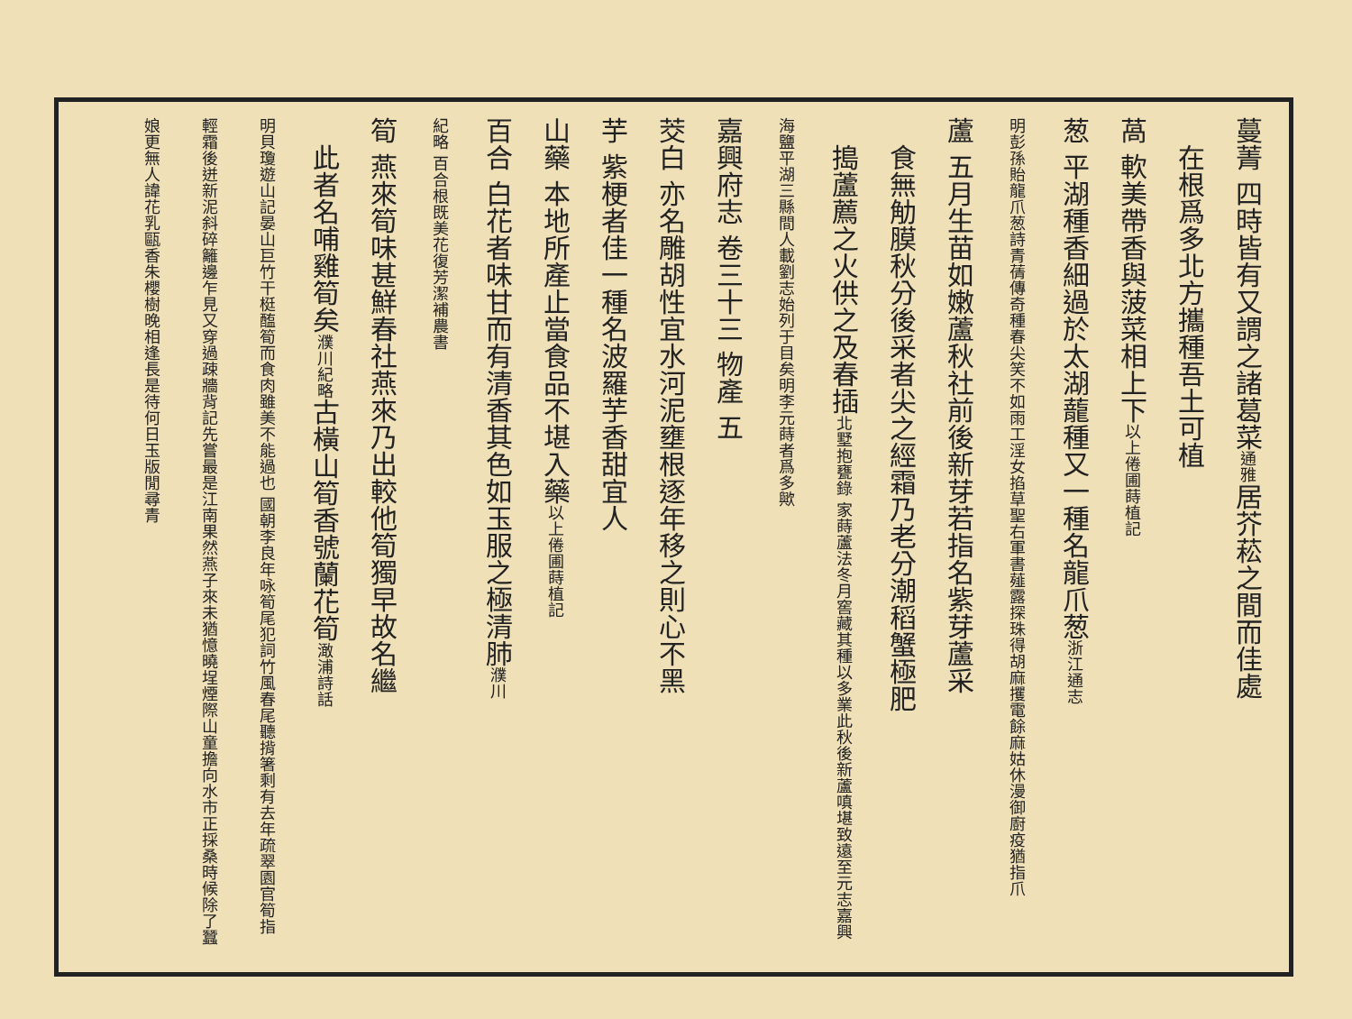蔓菁 四時皆有又謂之諸葛菜通雅居芥菘之間而佳處
　在根爲多北方攜種吾土可植
萵 軟美帶香與菠菜相上下以上倦圃蒔植記
葱 平湖種香細過於太湖蘢種又一種名龍爪葱浙江通志
明彭孫貽龍爪葱詩青蒨傳奇種春尖笑不如雨工淫女掐草聖右軍書薤露探珠得胡麻攫電餘麻姑休漫御廚疫猶指爪
蘆 五月生苗如嫩蘆秋社前後新芽若指名紫芽蘆采
　食無觔膜秋分後采者尖之經霜乃老分潮稻蟹極肥
　搗蘆薦之火供之及春插北墅抱甕錄 家蒔蘆法冬月窖藏其種以多業此秋後新蘆嗔堪致遠至元志嘉興海鹽平湖三縣間人載劉志始列于目矣明李元蒔者爲多歟
嘉興府志 卷三十三 物產 五
茭白 亦名雕胡性宜水河泥壅根逐年移之則心不黑
芋 紫梗者佳一種名波羅芋香甜宜人
山藥 本地所產止當食品不堪入藥以上倦圃蒔植記
百合 白花者味甘而有清香其色如玉服之極清肺濮川
紀略 百合根既美花復芳潔補農書
筍 燕來筍味甚鮮春社燕來乃出較他筍獨早故名繼
　此者名哺雞筍矣濮川紀略古橫山筍香號蘭花筍澉浦詩話
明貝瓊遊山記晏山巨竹干梃醢筍而食肉雖美不能過也 國朝李良年咏筍尾犯詞竹風春尾聽揹箸剩有去年疏翠園官筍指輕霜後迸新泥斜碎籬邊乍見又穿過疎牆背記先嘗最是江南果然燕子來未猶憶曉埕煙際山童擔向水市正採桑時候除了蠶娘更無人諱花乳甌香朱櫻樹晚相逢長是待何日玉版閒尋青